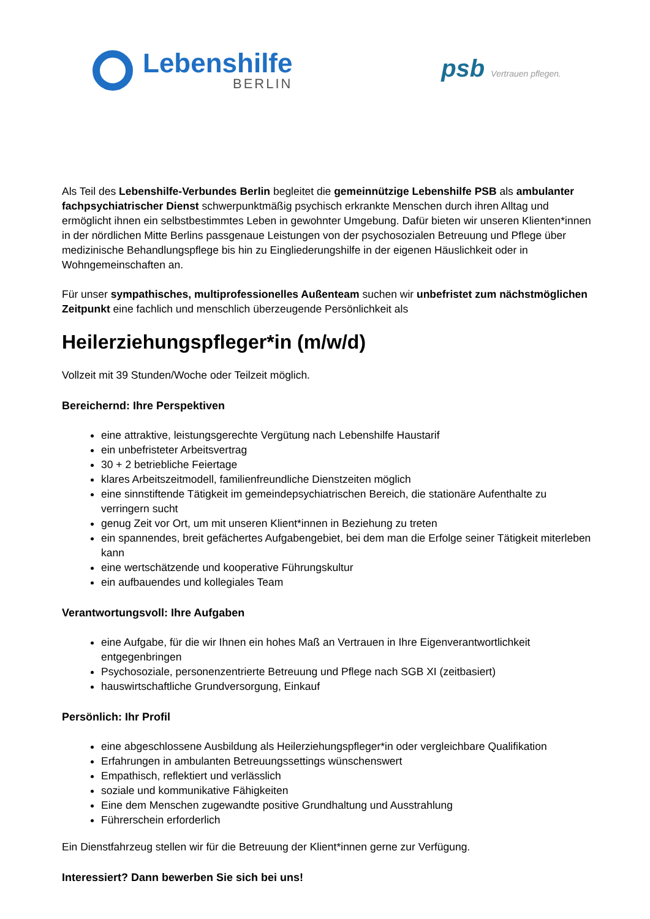Lebenshilfe
BERLIN
psb Vertrauen pflegen.
Als Teil des Lebenshilfe-Verbundes Berlin begleitet die gemeinnützige Lebenshilfe PSB als ambulanter fachpsychiatrischer Dienst schwerpunktmäßig psychisch erkrankte Menschen durch ihren Alltag und ermöglicht ihnen ein selbstbestimmtes Leben in gewohnter Umgebung. Dafür bieten wir unseren Klienten*innen in der nördlichen Mitte Berlins passgenaue Leistungen von der psychosozialen Betreuung und Pflege über medizinische Behandlungspflege bis hin zu Eingliederungshilfe in der eigenen Häuslichkeit oder in Wohngemeinschaften an.
Für unser sympathisches, multiprofessionelles Außenteam suchen wir unbefristet zum nächstmöglichen Zeitpunkt eine fachlich und menschlich überzeugende Persönlichkeit als
Heilerziehungspfleger*in (m/w/d)
Vollzeit mit 39 Stunden/Woche oder Teilzeit möglich.
Bereichernd: Ihre Perspektiven
eine attraktive, leistungsgerechte Vergütung nach Lebenshilfe Haustarif
ein unbefristeter Arbeitsvertrag
30 + 2 betriebliche Feiertage
klares Arbeitszeitmodell, familienfreundliche Dienstzeiten möglich
eine sinnstiftende Tätigkeit im gemeindepsychiatrischen Bereich, die stationäre Aufenthalte zu verringern sucht
genug Zeit vor Ort, um mit unseren Klient*innen in Beziehung zu treten
ein spannendes, breit gefächertes Aufgabengebiet, bei dem man die Erfolge seiner Tätigkeit miterleben kann
eine wertschätzende und kooperative Führungskultur
ein aufbauendes und kollegiales Team
Verantwortungsvoll: Ihre Aufgaben
eine Aufgabe, für die wir Ihnen ein hohes Maß an Vertrauen in Ihre Eigenverantwortlichkeit entgegenbringen
Psychosoziale, personenzentrierte Betreuung und Pflege nach SGB XI (zeitbasiert)
hauswirtschaftliche Grundversorgung, Einkauf
Persönlich: Ihr Profil
eine abgeschlossene Ausbildung als Heilerziehungspfleger*in oder vergleichbare Qualifikation
Erfahrungen in ambulanten Betreuungssettings wünschenswert
Empathisch, reflektiert und verlässlich
soziale und kommunikative Fähigkeiten
Eine dem Menschen zugewandte positive Grundhaltung und Ausstrahlung
Führerschein erforderlich
Ein Dienstfahrzeug stellen wir für die Betreuung der Klient*innen gerne zur Verfügung.
Interessiert? Dann bewerben Sie sich bei uns!